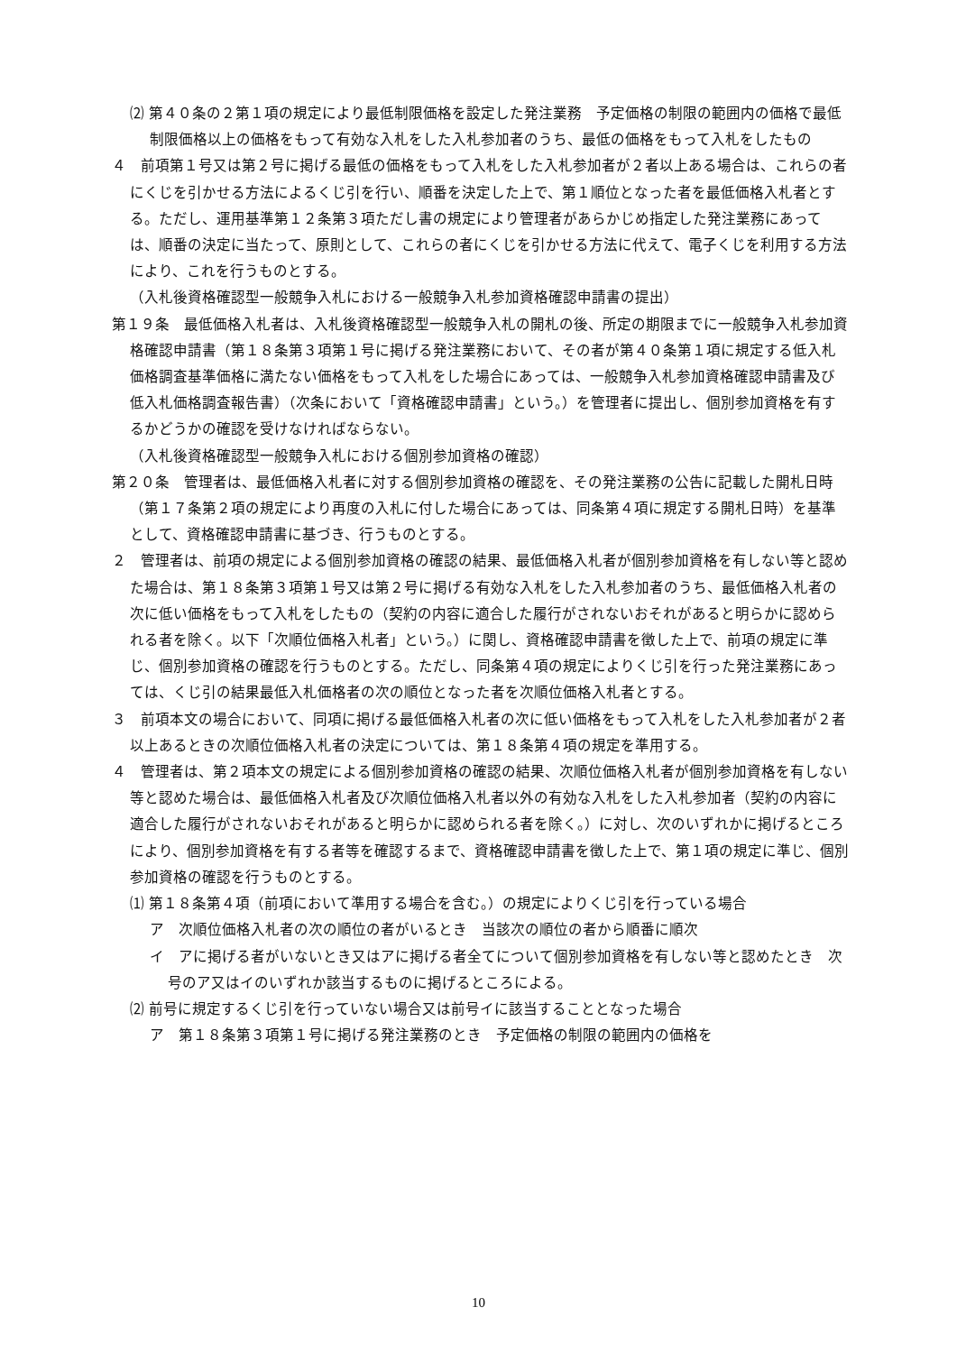⑵ 第４０条の２第１項の規定により最低制限価格を設定した発注業務　予定価格の制限の範囲内の価格で最低制限価格以上の価格をもって有効な入札をした入札参加者のうち、最低の価格をもって入札をしたもの
４　前項第１号又は第２号に掲げる最低の価格をもって入札をした入札参加者が２者以上ある場合は、これらの者にくじを引かせる方法によるくじ引を行い、順番を決定した上で、第１順位となった者を最低価格入札者とする。ただし、運用基準第１２条第３項ただし書の規定により管理者があらかじめ指定した発注業務にあっては、順番の決定に当たって、原則として、これらの者にくじを引かせる方法に代えて、電子くじを利用する方法により、これを行うものとする。
（入札後資格確認型一般競争入札における一般競争入札参加資格確認申請書の提出）
第１９条　最低価格入札者は、入札後資格確認型一般競争入札の開札の後、所定の期限までに一般競争入札参加資格確認申請書（第１８条第３項第１号に掲げる発注業務において、その者が第４０条第１項に規定する低入札価格調査基準価格に満たない価格をもって入札をした場合にあっては、一般競争入札参加資格確認申請書及び低入札価格調査報告書）（次条において「資格確認申請書」という。）を管理者に提出し、個別参加資格を有するかどうかの確認を受けなければならない。
（入札後資格確認型一般競争入札における個別参加資格の確認）
第２０条　管理者は、最低価格入札者に対する個別参加資格の確認を、その発注業務の公告に記載した開札日時（第１７条第２項の規定により再度の入札に付した場合にあっては、同条第４項に規定する開札日時）を基準として、資格確認申請書に基づき、行うものとする。
２　管理者は、前項の規定による個別参加資格の確認の結果、最低価格入札者が個別参加資格を有しない等と認めた場合は、第１８条第３項第１号又は第２号に掲げる有効な入札をした入札参加者のうち、最低価格入札者の次に低い価格をもって入札をしたもの（契約の内容に適合した履行がされないおそれがあると明らかに認められる者を除く。以下「次順位価格入札者」という。）に関し、資格確認申請書を徴した上で、前項の規定に準じ、個別参加資格の確認を行うものとする。ただし、同条第４項の規定によりくじ引を行った発注業務にあっては、くじ引の結果最低入札価格者の次の順位となった者を次順位価格入札者とする。
３　前項本文の場合において、同項に掲げる最低価格入札者の次に低い価格をもって入札をした入札参加者が２者以上あるときの次順位価格入札者の決定については、第１８条第４項の規定を準用する。
４　管理者は、第２項本文の規定による個別参加資格の確認の結果、次順位価格入札者が個別参加資格を有しない等と認めた場合は、最低価格入札者及び次順位価格入札者以外の有効な入札をした入札参加者（契約の内容に適合した履行がされないおそれがあると明らかに認められる者を除く。）に対し、次のいずれかに掲げるところにより、個別参加資格を有する者等を確認するまで、資格確認申請書を徴した上で、第１項の規定に準じ、個別参加資格の確認を行うものとする。
⑴ 第１８条第４項（前項において準用する場合を含む。）の規定によりくじ引を行っている場合
ア　次順位価格入札者の次の順位の者がいるとき　当該次の順位の者から順番に順次
イ　アに掲げる者がいないとき又はアに掲げる者全てについて個別参加資格を有しない等と認めたとき　次号のア又はイのいずれか該当するものに掲げるところによる。
⑵ 前号に規定するくじ引を行っていない場合又は前号イに該当することとなった場合
ア　第１８条第３項第１号に掲げる発注業務のとき　予定価格の制限の範囲内の価格を
10